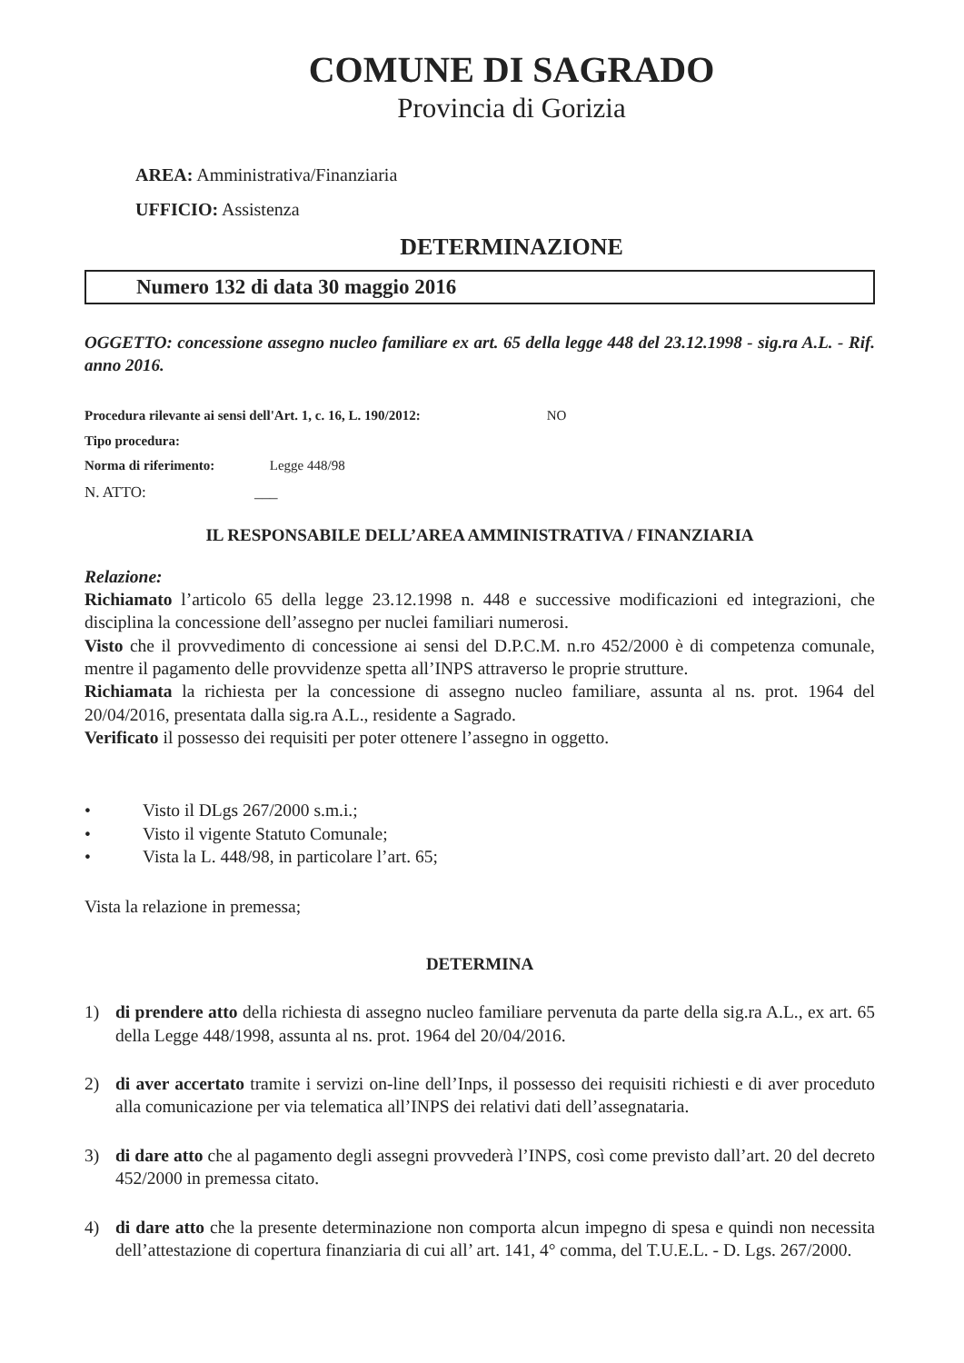COMUNE DI SAGRADO
Provincia di Gorizia
AREA: Amministrativa/Finanziaria
UFFICIO: Assistenza
DETERMINAZIONE
Numero 132 di data 30 maggio 2016
OGGETTO: concessione assegno nucleo familiare ex art. 65 della legge 448 del 23.12.1998 - sig.ra A.L. - Rif. anno 2016.
Procedura rilevante ai sensi dell'Art. 1, c. 16, L. 190/2012: NO
Tipo procedura:
Norma di riferimento: Legge 448/98
N. ATTO: ___
IL RESPONSABILE DELL’AREA AMMINISTRATIVA / FINANZIARIA
Relazione:
Richiamato l’articolo 65 della legge 23.12.1998 n. 448 e successive modificazioni ed integrazioni, che disciplina la concessione dell’assegno per nuclei familiari numerosi.
Visto che il provvedimento di concessione ai sensi del D.P.C.M. n.ro 452/2000 è di competenza comunale, mentre il pagamento delle provvidenze spetta all’INPS attraverso le proprie strutture.
Richiamata la richiesta per la concessione di assegno nucleo familiare, assunta al ns. prot. 1964 del 20/04/2016, presentata dalla sig.ra A.L., residente a Sagrado.
Verificato il possesso dei requisiti per poter ottenere l’assegno in oggetto.
• Visto il DLgs 267/2000 s.m.i.;
• Visto il vigente Statuto Comunale;
• Vista la L. 448/98, in particolare l’art. 65;
Vista la relazione in premessa;
DETERMINA
1) di prendere atto della richiesta di assegno nucleo familiare pervenuta da parte della sig.ra A.L., ex art. 65 della Legge 448/1998, assunta al ns. prot. 1964 del 20/04/2016.
2) di aver accertato tramite i servizi on-line dell’Inps, il possesso dei requisiti richiesti e di aver proceduto alla comunicazione per via telematica all’INPS dei relativi dati dell’assegnataria.
3) di dare atto che al pagamento degli assegni provvederà l’INPS, così come previsto dall’art. 20 del decreto 452/2000 in premessa citato.
4) di dare atto che la presente determinazione non comporta alcun impegno di spesa e quindi non necessita dell’attestazione di copertura finanziaria di cui all’ art. 141, 4° comma, del T.U.E.L. - D. Lgs. 267/2000.